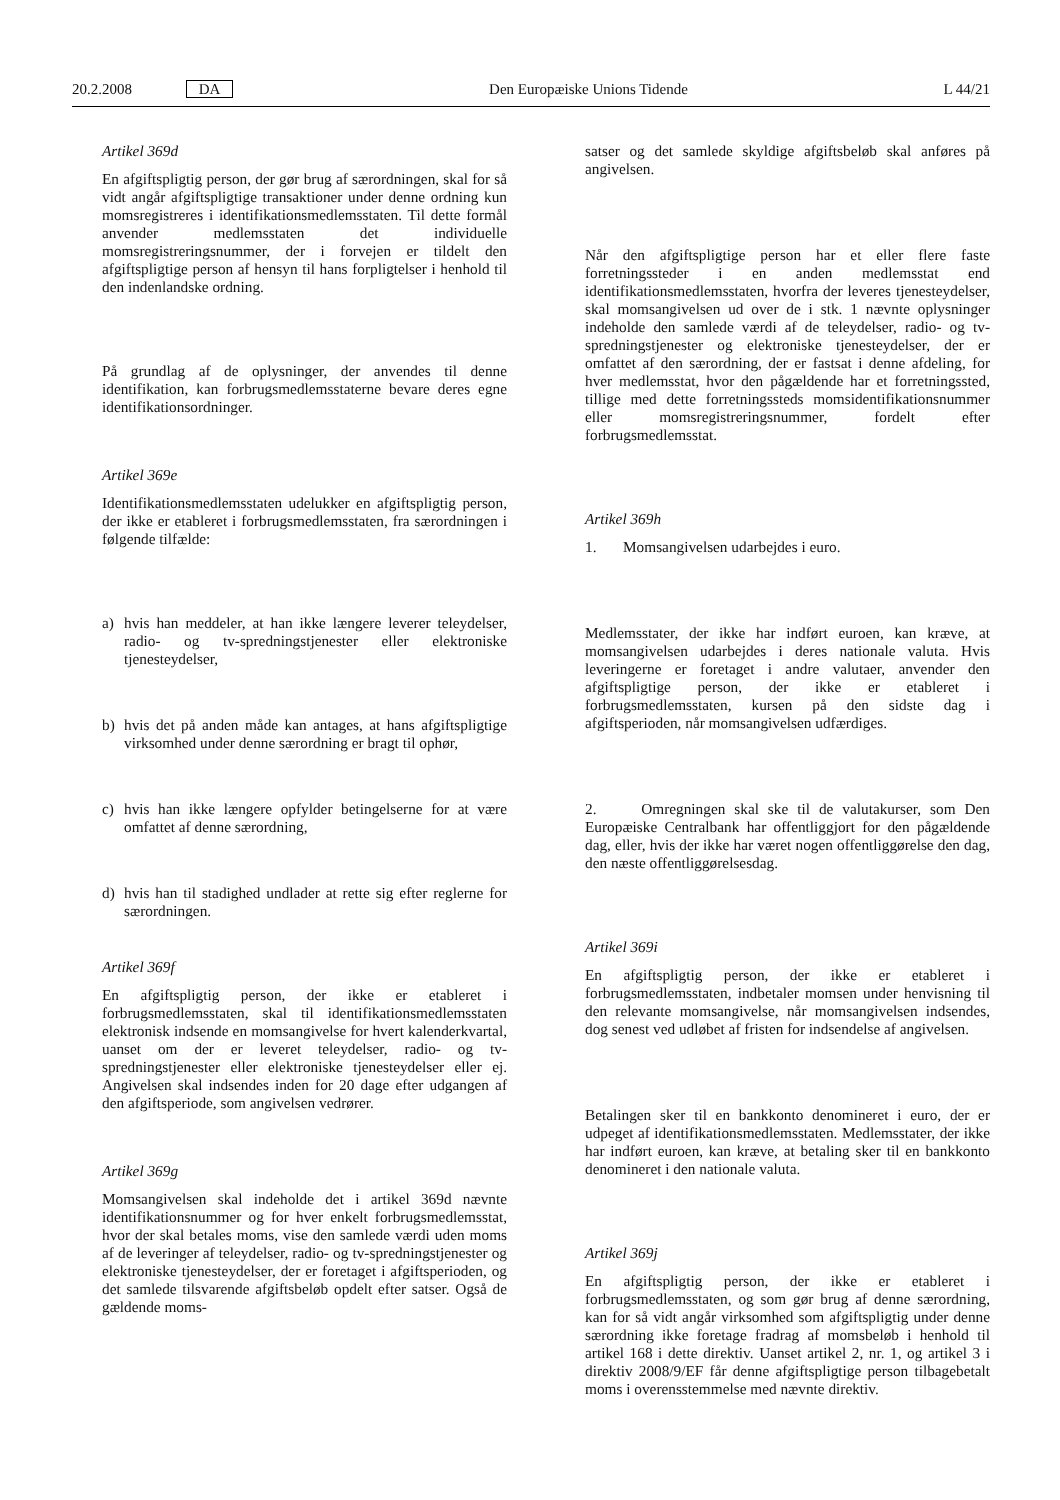20.2.2008 DA Den Europæiske Unions Tidende L 44/21
Artikel 369d
En afgiftspligtig person, der gør brug af særordningen, skal for så vidt angår afgiftspligtige transaktioner under denne ordning kun momsregistreres i identifikationsmedlemsstaten. Til dette formål anvender medlemsstaten det individuelle momsregistreringsnummer, der i forvejen er tildelt den afgiftspligtige person af hensyn til hans forpligtelser i henhold til den indenlandske ordning.
På grundlag af de oplysninger, der anvendes til denne identifikation, kan forbrugsmedlemsstaterne bevare deres egne identifikationsordninger.
Artikel 369e
Identifikationsmedlemsstaten udelukker en afgiftspligtig person, der ikke er etableret i forbrugsmedlemsstaten, fra særordningen i følgende tilfælde:
a) hvis han meddeler, at han ikke længere leverer teleydelser, radio- og tv-spredningstjenester eller elektroniske tjenesteydelser,
b) hvis det på anden måde kan antages, at hans afgiftspligtige virksomhed under denne særordning er bragt til ophør,
c) hvis han ikke længere opfylder betingelserne for at være omfattet af denne særordning,
d) hvis han til stadighed undlader at rette sig efter reglerne for særordningen.
Artikel 369f
En afgiftspligtig person, der ikke er etableret i forbrugsmedlemsstaten, skal til identifikationsmedlemsstaten elektronisk indsende en momsangivelse for hvert kalenderkvartal, uanset om der er leveret teleydelser, radio- og tv-spredningstjenester eller elektroniske tjenesteydelser eller ej. Angivelsen skal indsendes inden for 20 dage efter udgangen af den afgiftsperiode, som angivelsen vedrører.
Artikel 369g
Momsangivelsen skal indeholde det i artikel 369d nævnte identifikationsnummer og for hver enkelt forbrugsmedlemsstat, hvor der skal betales moms, vise den samlede værdi uden moms af de leveringer af teleydelser, radio- og tv-spredningstjenester og elektroniske tjenesteydelser, der er foretaget i afgiftsperioden, og det samlede tilsvarende afgiftsbeløb opdelt efter satser. Også de gældende moms-
satser og det samlede skyldige afgiftsbeløb skal anføres på angivelsen.
Når den afgiftspligtige person har et eller flere faste forretningssteder i en anden medlemsstat end identifikationsmedlemsstaten, hvorfra der leveres tjenesteydelser, skal momsangivelsen ud over de i stk. 1 nævnte oplysninger indeholde den samlede værdi af de teleydelser, radio- og tv-spredningstjenester og elektroniske tjenesteydelser, der er omfattet af den særordning, der er fastsat i denne afdeling, for hver medlemsstat, hvor den pågældende har et forretningssted, tillige med dette forretningssteds momsidentifikationsnummer eller momsregistreringsnummer, fordelt efter forbrugsmedlemsstat.
Artikel 369h
1. Momsangivelsen udarbejdes i euro.
Medlemsstater, der ikke har indført euroen, kan kræve, at momsangivelsen udarbejdes i deres nationale valuta. Hvis leveringerne er foretaget i andre valutaer, anvender den afgiftspligtige person, der ikke er etableret i forbrugsmedlemsstaten, kursen på den sidste dag i afgiftsperioden, når momsangivelsen udfærdiges.
2. Omregningen skal ske til de valutakurser, som Den Europæiske Centralbank har offentliggjort for den pågældende dag, eller, hvis der ikke har været nogen offentliggørelse den dag, den næste offentliggørelsesdag.
Artikel 369i
En afgiftspligtig person, der ikke er etableret i forbrugsmedlemsstaten, indbetaler momsen under henvisning til den relevante momsangivelse, når momsangivelsen indsendes, dog senest ved udløbet af fristen for indsendelse af angivelsen.
Betalingen sker til en bankkonto denomineret i euro, der er udpeget af identifikationsmedlemsstaten. Medlemsstater, der ikke har indført euroen, kan kræve, at betaling sker til en bankkonto denomineret i den nationale valuta.
Artikel 369j
En afgiftspligtig person, der ikke er etableret i forbrugsmedlemsstaten, og som gør brug af denne særordning, kan for så vidt angår virksomhed som afgiftspligtig under denne særordning ikke foretage fradrag af momsbeløb i henhold til artikel 168 i dette direktiv. Uanset artikel 2, nr. 1, og artikel 3 i direktiv 2008/9/EF får denne afgiftspligtige person tilbagebetalt moms i overensstemmelse med nævnte direktiv.